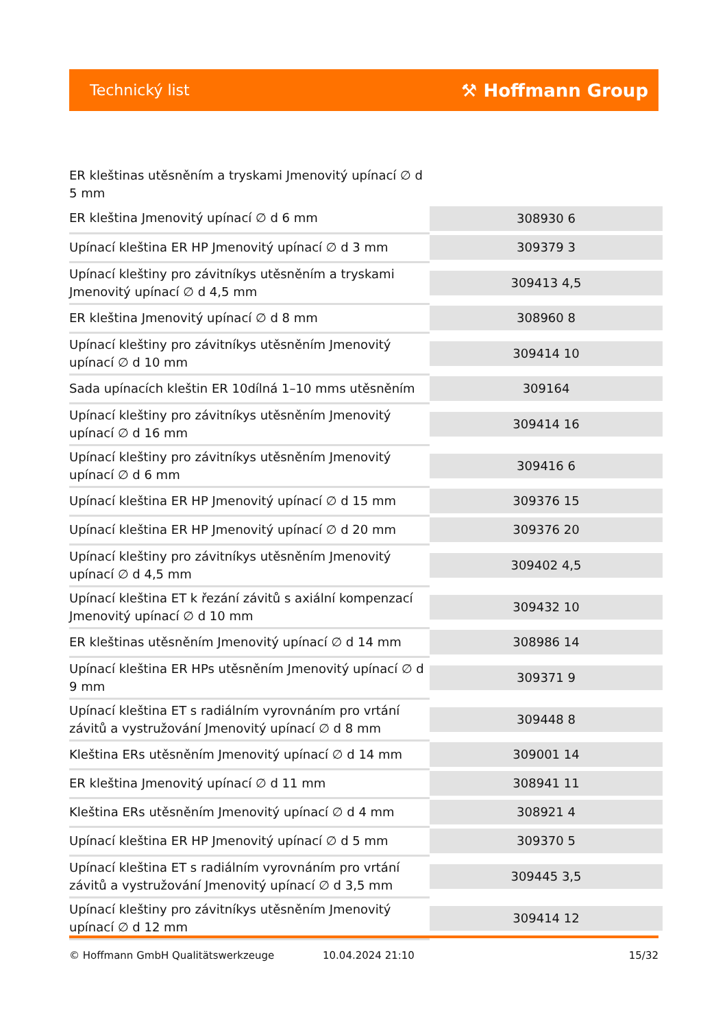Technický list ⚒ Hoffmann Group
| ER kleštinas utěsněním a tryskami Jmenovitý upínací ∅ d 5 mm | |
| ER kleština Jmenovitý upínací ∅ d 6 mm | 308930 6 |
| Upínací kleština ER HP Jmenovitý upínací ∅ d 3 mm | 309379 3 |
| Upínací kleštiny pro závitníkys utěsněním a tryskami Jmenovitý upínací ∅ d 4,5 mm | 309413 4,5 |
| ER kleština Jmenovitý upínací ∅ d 8 mm | 308960 8 |
| Upínací kleštiny pro závitníkys utěsněním Jmenovitý upínací ∅ d 10 mm | 309414 10 |
| Sada upínacích kleštin ER 10dílná 1–10 mms utěsněním | 309164 |
| Upínací kleštiny pro závitníkys utěsněním Jmenovitý upínací ∅ d 16 mm | 309414 16 |
| Upínací kleštiny pro závitníkys utěsněním Jmenovitý upínací ∅ d 6 mm | 309416 6 |
| Upínací kleština ER HP Jmenovitý upínací ∅ d 15 mm | 309376 15 |
| Upínací kleština ER HP Jmenovitý upínací ∅ d 20 mm | 309376 20 |
| Upínací kleštiny pro závitníkys utěsněním Jmenovitý upínací ∅ d 4,5 mm | 309402 4,5 |
| Upínací kleština ET k řezání závitů s axiální kompenzací Jmenovitý upínací ∅ d 10 mm | 309432 10 |
| ER kleštinas utěsněním Jmenovitý upínací ∅ d 14 mm | 308986 14 |
| Upínací kleština ER HPs utěsněním Jmenovitý upínací ∅ d 9 mm | 309371 9 |
| Upínací kleština ET s radiálním vyrovnáním pro vrtání závitů a vystružování Jmenovitý upínací ∅ d 8 mm | 309448 8 |
| Kleština ERs utěsněním Jmenovitý upínací ∅ d 14 mm | 309001 14 |
| ER kleština Jmenovitý upínací ∅ d 11 mm | 308941 11 |
| Kleština ERs utěsněním Jmenovitý upínací ∅ d 4 mm | 308921 4 |
| Upínací kleština ER HP Jmenovitý upínací ∅ d 5 mm | 309370 5 |
| Upínací kleština ET s radiálním vyrovnáním pro vrtání závitů a vystružování Jmenovitý upínací ∅ d 3,5 mm | 309445 3,5 |
| Upínací kleštiny pro závitníkys utěsněním Jmenovitý upínací ∅ d 12 mm | 309414 12 |
© Hoffmann GmbH Qualitätswerkzeuge 10.04.2024 21:10 15/32